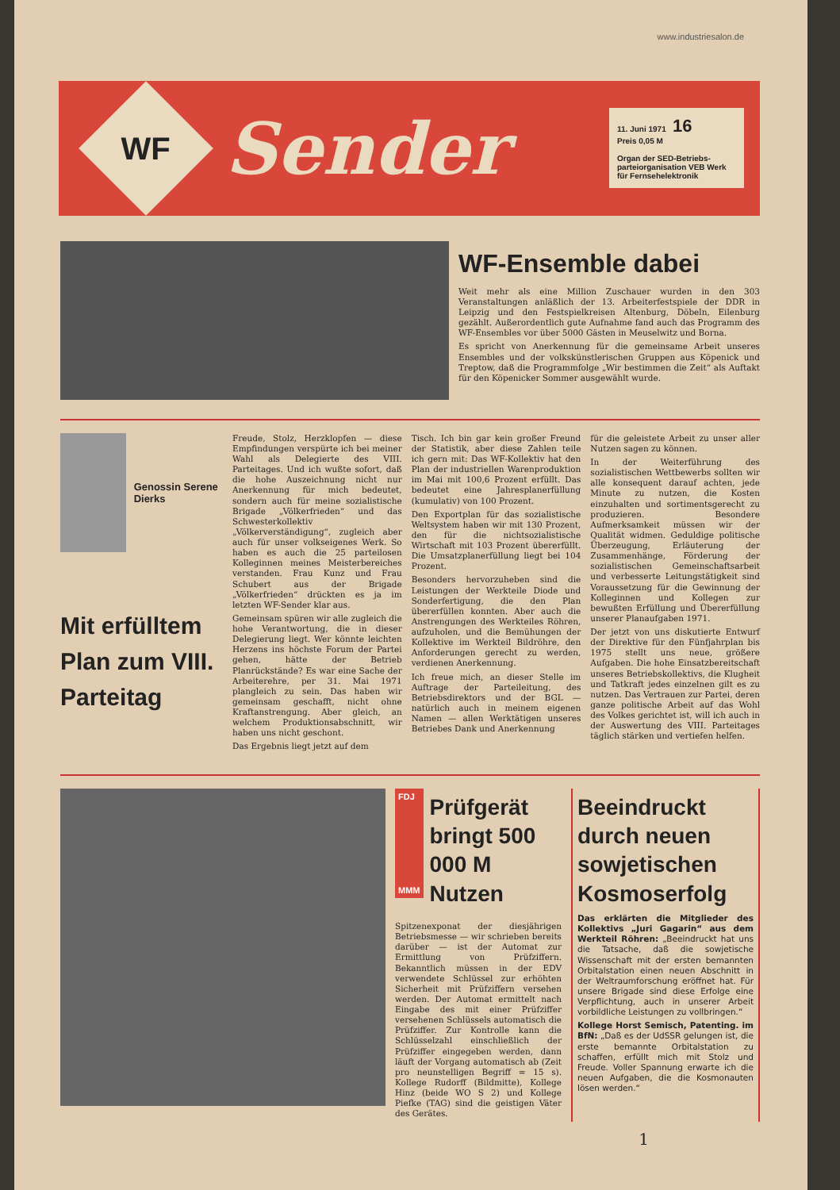www.industriesalon.de
WF
Sender
11. Juni 1971 16
Preis 0,05 M
Organ der SED-Betriebs-parteiorganisation VEB Werk für Fernsehelektronik
WF-Ensemble dabei
Weit mehr als eine Million Zuschauer wurden in den 303 Veranstaltungen anläßlich der 13. Arbeiterfestspiele der DDR in Leipzig und den Festspielkreisen Altenburg, Döbeln, Eilenburg gezählt. Außerordentlich gute Aufnahme fand auch das Programm des WF-Ensembles vor über 5000 Gästen in Meuselwitz und Borna.
Es spricht von Anerkennung für die gemeinsame Arbeit unseres Ensembles und der volkskünstlerischen Gruppen aus Köpenick und Treptow, daß die Programmfolge „Wir bestimmen die Zeit“ als Auftakt für den Köpenicker Sommer ausgewählt wurde.
Genossin Serene Dierks
Mit erfülltem Plan zum VIII. Parteitag
Freude, Stolz, Herzklopfen — diese Empfindungen verspürte ich bei meiner Wahl als Delegierte des VIII. Parteitages. Und ich wußte sofort, daß die hohe Auszeichnung nicht nur Anerkennung für mich bedeutet, sondern auch für meine sozialistische Brigade „Völkerfrieden“ und das Schwesterkollektiv „Völkerverständigung“, zugleich aber auch für unser volkseigenes Werk. So haben es auch die 25 parteilosen Kolleginnen meines Meisterbereiches verstanden. Frau Kunz und Frau Schubert aus der Brigade „Völkerfrieden“ drückten es ja im letzten WF-Sender klar aus.
Gemeinsam spüren wir alle zugleich die hohe Verantwortung, die in dieser Delegierung liegt. Wer könnte leichten Herzens ins höchste Forum der Partei gehen, hätte der Betrieb Planrückstände? Es war eine Sache der Arbeiterehre, per 31. Mai 1971 plangleich zu sein. Das haben wir gemeinsam geschafft, nicht ohne Kraftanstrengung. Aber gleich, an welchem Produktionsabschnitt, wir haben uns nicht geschont.
Das Ergebnis liegt jetzt auf dem
Tisch. Ich bin gar kein großer Freund der Statistik, aber diese Zahlen teile ich gern mit: Das WF-Kollektiv hat den Plan der industriellen Warenproduktion im Mai mit 100,6 Prozent erfüllt. Das bedeutet eine Jahresplanerfüllung (kumulativ) von 100 Prozent.
Den Exportplan für das sozialistische Weltsystem haben wir mit 130 Prozent, den für die nichtsozialistische Wirtschaft mit 103 Prozent übererfüllt. Die Umsatzplanerfüllung liegt bei 104 Prozent.
Besonders hervorzuheben sind die Leistungen der Werkteile Diode und Sonderfertigung, die den Plan übererfüllen konnten. Aber auch die Anstrengungen des Werkteiles Röhren, aufzuholen, und die Bemühungen der Kollektive im Werkteil Bildröhre, den Anforderungen gerecht zu werden, verdienen Anerkennung.
Ich freue mich, an dieser Stelle im Auftrage der Parteileitung, des Betriebsdirektors und der BGL — natürlich auch in meinem eigenen Namen — allen Werktätigen unseres Betriebes Dank und Anerkennung
für die geleistete Arbeit zu unser aller Nutzen sagen zu können.
In der Weiterführung des sozialistischen Wettbewerbs sollten wir alle konsequent darauf achten, jede Minute zu nutzen, die Kosten einzuhalten und sortimentsgerecht zu produzieren. Besondere Aufmerksamkeit müssen wir der Qualität widmen. Geduldige politische Überzeugung, Erläuterung der Zusammenhänge, Förderung der sozialistischen Gemeinschaftsarbeit und verbesserte Leitungstätigkeit sind Voraussetzung für die Gewinnung der Kolleginnen und Kollegen zur bewußten Erfüllung und Übererfüllung unserer Planaufgaben 1971.
Der jetzt von uns diskutierte Entwurf der Direktive für den Fünfjahrplan bis 1975 stellt uns neue, größere Aufgaben. Die hohe Einsatzbereitschaft unseres Betriebskollektivs, die Klugheit und Tatkraft jedes einzelnen gilt es zu nutzen. Das Vertrauen zur Partei, deren ganze politische Arbeit auf das Wohl des Volkes gerichtet ist, will ich auch in der Auswertung des VIII. Parteitages täglich stärken und vertiefen helfen.
FDJ
MMM
Prüfgerät bringt 500 000 M Nutzen
Spitzenexponat der diesjährigen Betriebsmesse — wir schrieben bereits darüber — ist der Automat zur Ermittlung von Prüfziffern. Bekanntlich müssen in der EDV verwendete Schlüssel zur erhöhten Sicherheit mit Prüfziffern versehen werden. Der Automat ermittelt nach Eingabe des mit einer Prüfziffer versehenen Schlüssels automatisch die Prüfziffer. Zur Kontrolle kann die Schlüsselzahl einschließlich der Prüfziffer eingegeben werden, dann läuft der Vorgang automatisch ab (Zeit pro neunstelligen Begriff = 15 s). Kollege Rudorff (Bildmitte), Kollege Hinz (beide WO S 2) und Kollege Piefke (TAG) sind die geistigen Väter des Gerätes.
Beeindruckt durch neuen sowjetischen Kosmoserfolg
Das erklärten die Mitglieder des Kollektivs „Juri Gagarin“ aus dem Werkteil Röhren: „Beeindruckt hat uns die Tatsache, daß die sowjetische Wissenschaft mit der ersten bemannten Orbitalstation einen neuen Abschnitt in der Weltraumforschung eröffnet hat. Für unsere Brigade sind diese Erfolge eine Verpflichtung, auch in unserer Arbeit vorbildliche Leistungen zu vollbringen.“
Kollege Horst Semisch, Patenting. im BfN: „Daß es der UdSSR gelungen ist, die erste bemannte Orbitalstation zu schaffen, erfüllt mich mit Stolz und Freude. Voller Spannung erwarte ich die neuen Aufgaben, die die Kosmonauten lösen werden.“
1